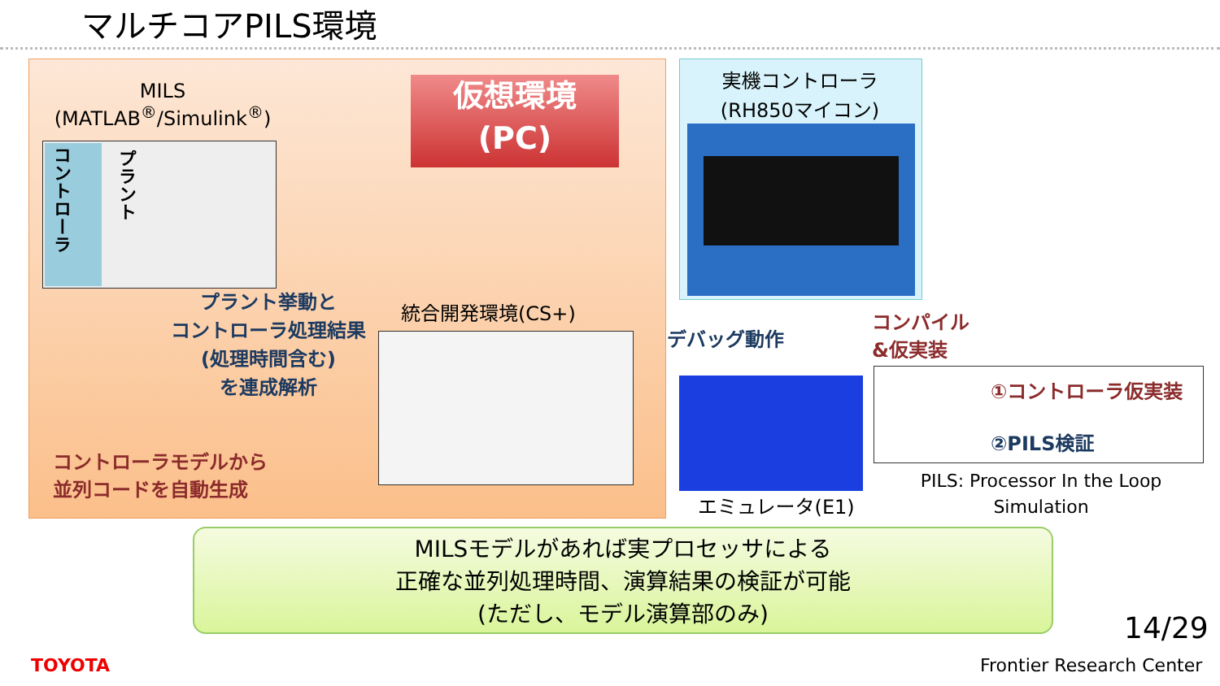マルチコアPILS環境
MILS
(MATLAB<sup>®</sup>/Simulink<sup>®</sup>)
コントローラ
プラント
仮想環境
(PC)
プラント挙動と
コントローラ処理結果
(処理時間含む)
を連成解析
統合開発環境(CS+)
コントローラモデルから
並列コードを自動生成
実機コントローラ
(RH850マイコン)
デバッグ動作
コンパイル
&仮実装
エミュレータ(E1)
①コントローラ仮実装
②PILS検証
PILS: Processor In the Loop Simulation
MILSモデルがあれば実プロセッサによる
正確な並列処理時間、演算結果の検証が可能
(ただし、モデル演算部のみ)
14/29
TOYOTA Frontier Research Center